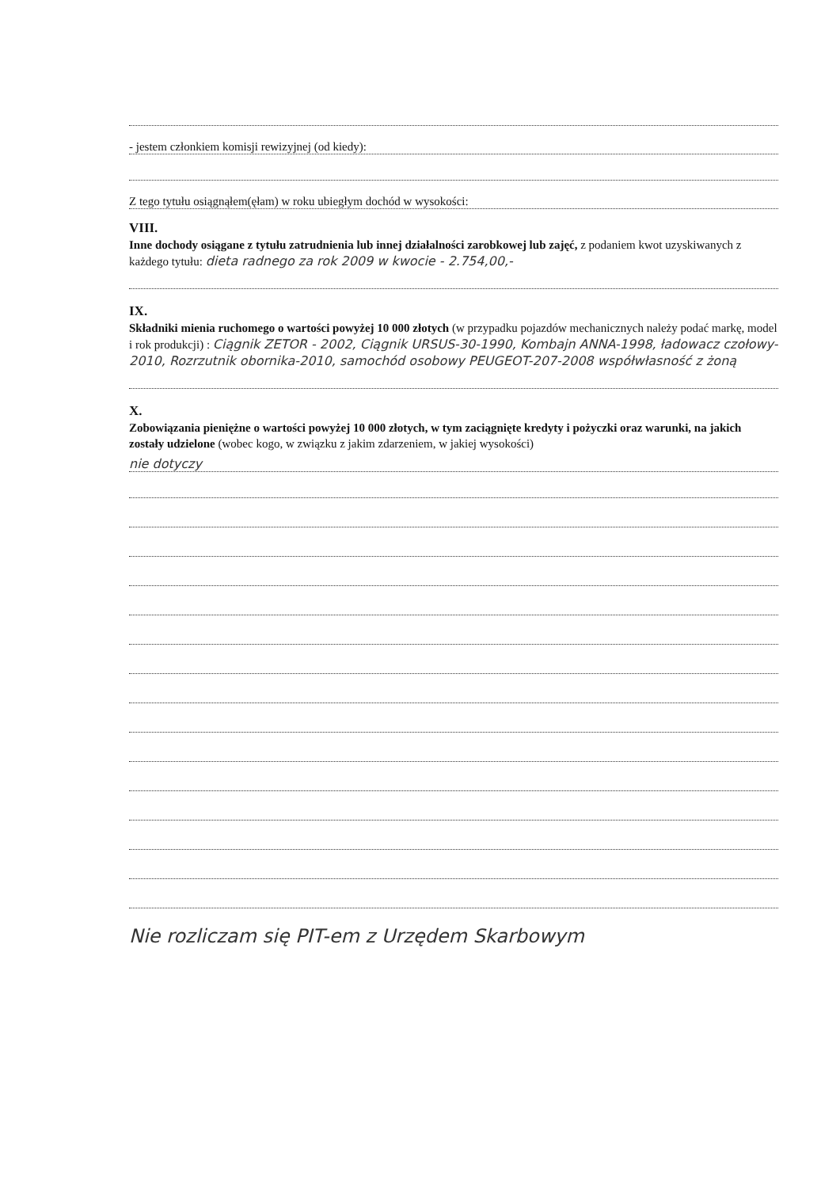- jestem członkiem komisji rewizyjnej (od kiedy):
Z tego tytułu osiągnąłem(ęłam) w roku ubiegłym dochód w wysokości:
VIII.
Inne dochody osiągane z tytułu zatrudnienia lub innej działalności zarobkowej lub zajęć, z podaniem kwot uzyskiwanych z każdego tytułu: dieta radnego za rok 2009 w kwocie - 2.754,00,-
IX.
Składniki mienia ruchomego o wartości powyżej 10 000 złotych (w przypadku pojazdów mechanicznych należy podać markę, model i rok produkcji) : Ciągnik ZETOR - 2002, Ciągnik URSUS-30-1990, Kombajn ANNA-1998, ładowacz czołowy-2010, Rozrzutnik obornika-2010, samochód osobowy PEUGEOT-207-2008 współwłasność z żoną
X.
Zobowiązania pieniężne o wartości powyżej 10 000 złotych, w tym zaciągnięte kredyty i pożyczki oraz warunki, na jakich zostały udzielone (wobec kogo, w związku z jakim zdarzeniem, w jakiej wysokości)
nie dotyczy
Nie rozliczam się PIT-em z Urzędem Skarbowym